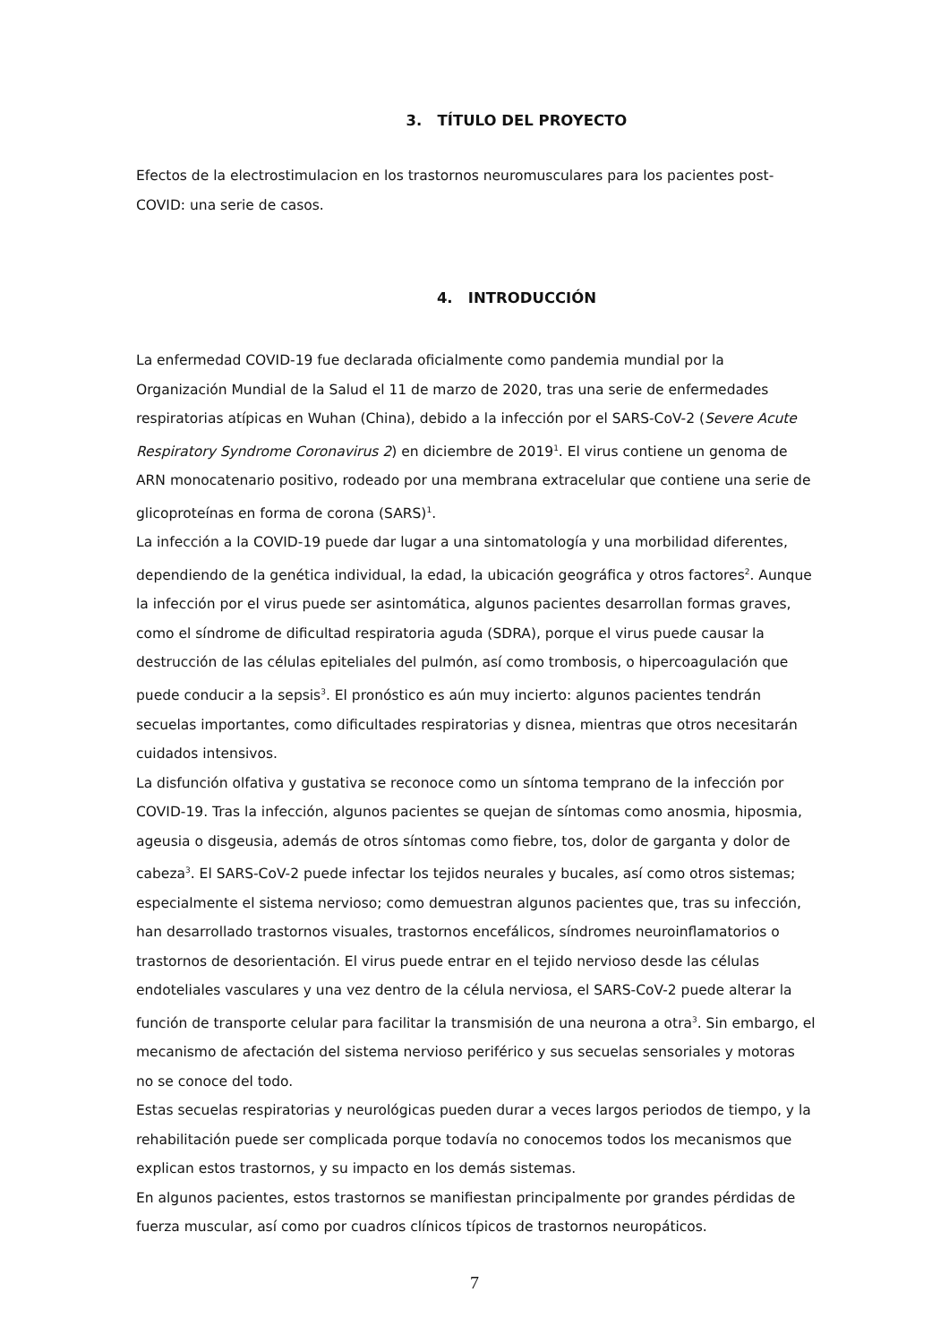3. TÍTULO DEL PROYECTO
Efectos de la electrostimulacion en los trastornos neuromusculares para los pacientes post-COVID: una serie de casos.
4. INTRODUCCIÓN
La enfermedad COVID-19 fue declarada oficialmente como pandemia mundial por la Organización Mundial de la Salud el 11 de marzo de 2020, tras una serie de enfermedades respiratorias atípicas en Wuhan (China), debido a la infección por el SARS-CoV-2 (Severe Acute Respiratory Syndrome Coronavirus 2) en diciembre de 2019<sup>1</sup>. El virus contiene un genoma de ARN monocatenario positivo, rodeado por una membrana extracelular que contiene una serie de glicoproteínas en forma de corona (SARS)<sup>1</sup>.
La infección a la COVID-19 puede dar lugar a una sintomatología y una morbilidad diferentes, dependiendo de la genética individual, la edad, la ubicación geográfica y otros factores<sup>2</sup>. Aunque la infección por el virus puede ser asintomática, algunos pacientes desarrollan formas graves, como el síndrome de dificultad respiratoria aguda (SDRA), porque el virus puede causar la destrucción de las células epiteliales del pulmón, así como trombosis, o hipercoagulación que puede conducir a la sepsis<sup>3</sup>. El pronóstico es aún muy incierto: algunos pacientes tendrán secuelas importantes, como dificultades respiratorias y disnea, mientras que otros necesitarán cuidados intensivos.
La disfunción olfativa y gustativa se reconoce como un síntoma temprano de la infección por COVID-19. Tras la infección, algunos pacientes se quejan de síntomas como anosmia, hiposmia, ageusia o disgeusia, además de otros síntomas como fiebre, tos, dolor de garganta y dolor de cabeza<sup>3</sup>. El SARS-CoV-2 puede infectar los tejidos neurales y bucales, así como otros sistemas; especialmente el sistema nervioso; como demuestran algunos pacientes que, tras su infección, han desarrollado trastornos visuales, trastornos encefálicos, síndromes neuroinflamatorios o trastornos de desorientación. El virus puede entrar en el tejido nervioso desde las células endoteliales vasculares y una vez dentro de la célula nerviosa, el SARS-CoV-2 puede alterar la función de transporte celular para facilitar la transmisión de una neurona a otra<sup>3</sup>. Sin embargo, el mecanismo de afectación del sistema nervioso periférico y sus secuelas sensoriales y motoras no se conoce del todo.
Estas secuelas respiratorias y neurológicas pueden durar a veces largos periodos de tiempo, y la rehabilitación puede ser complicada porque todavía no conocemos todos los mecanismos que explican estos trastornos, y su impacto en los demás sistemas.
En algunos pacientes, estos trastornos se manifiestan principalmente por grandes pérdidas de fuerza muscular, así como por cuadros clínicos típicos de trastornos neuropáticos.
7